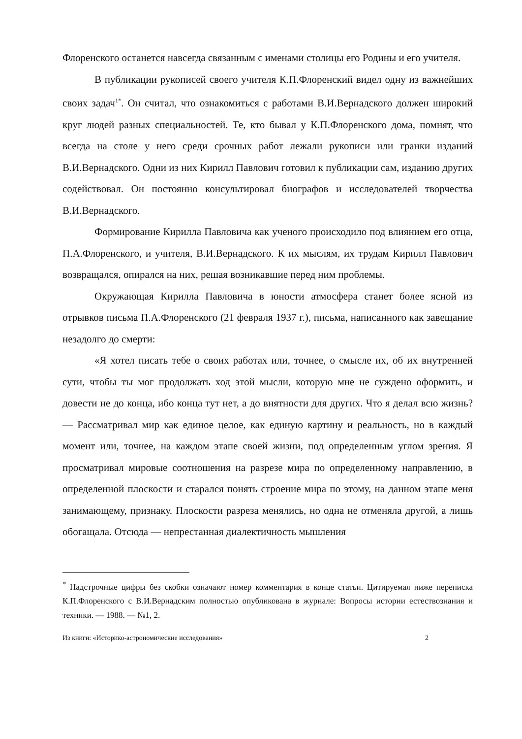Флоренского останется навсегда связанным с именами столицы его Родины и его учителя.
В публикации рукописей своего учителя К.П.Флоренский видел одну из важнейших своих задач<sup>1*</sup>. Он считал, что ознакомиться с работами В.И.Вернадского должен широкий круг людей разных специальностей. Те, кто бывал у К.П.Флоренского дома, помнят, что всегда на столе у него среди срочных работ лежали рукописи или гранки изданий В.И.Вернадского. Одни из них Кирилл Павлович готовил к публикации сам, изданию других содействовал. Он постоянно консультировал биографов и исследователей творчества В.И.Вернадского.
Формирование Кирилла Павловича как ученого происходило под влиянием его отца, П.А.Флоренского, и учителя, В.И.Вернадского. К их мыслям, их трудам Кирилл Павлович возвращался, опирался на них, решая возникавшие перед ним проблемы.
Окружающая Кирилла Павловича в юности атмосфера станет более ясной из отрывков письма П.А.Флоренского (21 февраля 1937 г.), письма, написанного как завещание незадолго до смерти:
«Я хотел писать тебе о своих работах или, точнее, о смысле их, об их внутренней сути, чтобы ты мог продолжать ход этой мысли, которую мне не суждено оформить, и довести не до конца, ибо конца тут нет, а до внятности для других. Что я делал всю жизнь? — Рассматривал мир как единое целое, как единую картину и реальность, но в каждый момент или, точнее, на каждом этапе своей жизни, под определенным углом зрения. Я просматривал мировые соотношения на разрезе мира по определенному направлению, в определенной плоскости и старался понять строение мира по этому, на данном этапе меня занимающему, признаку. Плоскости разреза менялись, но одна не отменяла другой, а лишь обогащала. Отсюда — непрестанная диалектичность мышления
<sup>*</sup> Надстрочные цифры без скобки означают номер комментария в конце статьи. Цитируемая ниже переписка К.П.Флоренского с В.И.Вернадским полностью опубликована в журнале: Вопросы истории естествознания и техники. — 1988. — №1, 2.
Из книги: «Историко-астрономические исследования» 2